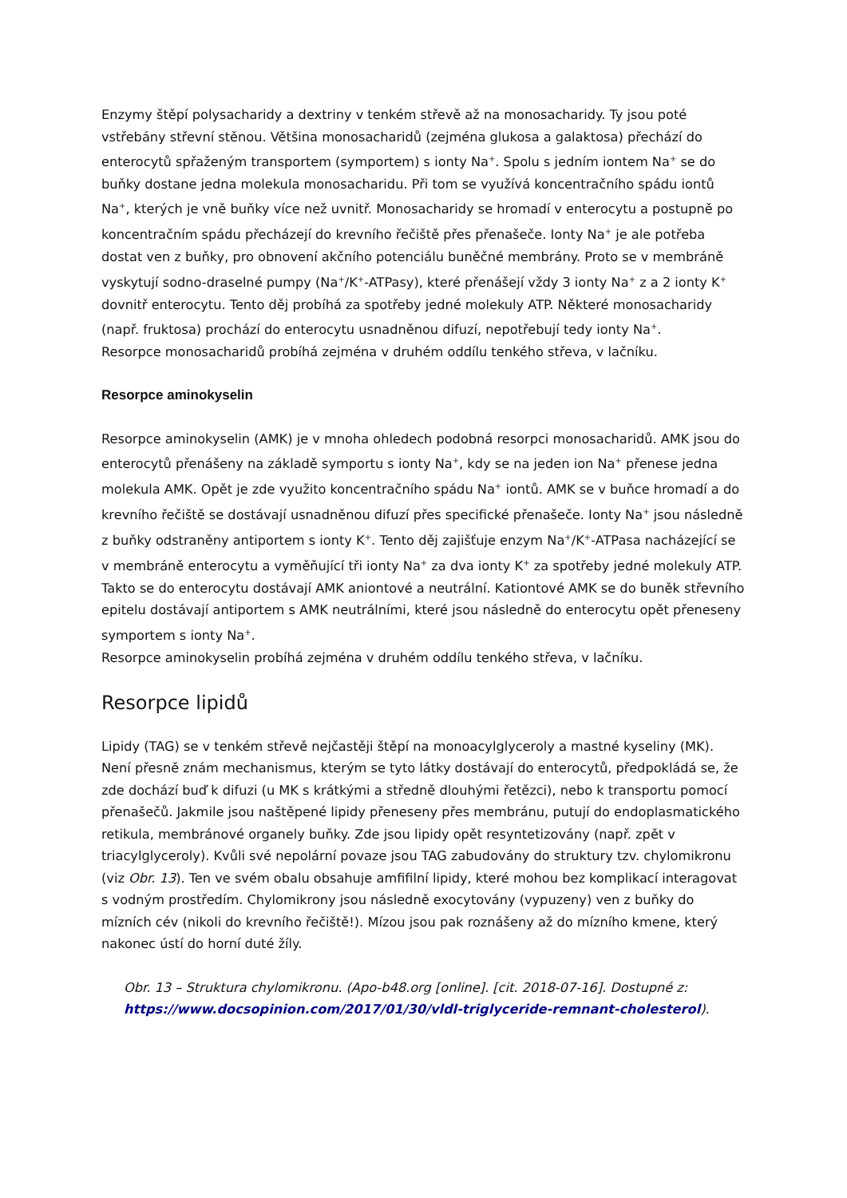Enzymy štěpí polysacharidy a dextriny v tenkém střevě až na monosacharidy. Ty jsou poté vstřebány střevní stěnou. Většina monosacharidů (zejména glukosa a galaktosa) přechází do enterocytů spřaženým transportem (symportem) s ionty Na<sup>+</sup>. Spolu s jedním iontem Na<sup>+</sup> se do buňky dostane jedna molekula monosacharidu. Při tom se využívá koncentračního spádu iontů Na<sup>+</sup>, kterých je vně buňky více než uvnitř. Monosacharidy se hromadí v enterocytu a postupně po koncentračním spádu přecházejí do krevního řečiště přes přenašeče. Ionty Na<sup>+</sup> je ale potřeba dostat ven z buňky, pro obnovení akčního potenciálu buněčné membrány. Proto se v membráně vyskytují sodno-draselné pumpy (Na<sup>+</sup>/K<sup>+</sup>-ATPasy), které přenášejí vždy 3 ionty Na<sup>+</sup> z a 2 ionty K<sup>+</sup> dovnitř enterocytu. Tento děj probíhá za spotřeby jedné molekuly ATP. Některé monosacharidy (např. fruktosa) prochází do enterocytu usnadněnou difuzí, nepotřebují tedy ionty Na<sup>+</sup>.
Resorpce monosacharidů probíhá zejména v druhém oddílu tenkého střeva, v lačníku.
Resorpce aminokyselin
Resorpce aminokyselin (AMK) je v mnoha ohledech podobná resorpci monosacharidů. AMK jsou do enterocytů přenášeny na základě symportu s ionty Na<sup>+</sup>, kdy se na jeden ion Na<sup>+</sup> přenese jedna molekula AMK. Opět je zde využito koncentračního spádu Na<sup>+</sup> iontů. AMK se v buňce hromadí a do krevního řečiště se dostávají usnadněnou difuzí přes specifické přenašeče. Ionty Na<sup>+</sup> jsou následně z buňky odstraněny antiportem s ionty K<sup>+</sup>. Tento děj zajišťuje enzym Na<sup>+</sup>/K<sup>+</sup>-ATPasa nacházející se v membráně enterocytu a vyměňující tři ionty Na<sup>+</sup> za dva ionty K<sup>+</sup> za spotřeby jedné molekuly ATP. Takto se do enterocytu dostávají AMK aniontové a neutrální. Kationtové AMK se do buněk střevního epitelu dostávají antiportem s AMK neutrálními, které jsou následně do enterocytu opět přeneseny symportem s ionty Na<sup>+</sup>.
Resorpce aminokyselin probíhá zejména v druhém oddílu tenkého střeva, v lačníku.
Resorpce lipidů
Lipidy (TAG) se v tenkém střevě nejčastěji štěpí na monoacylglyceroly a mastné kyseliny (MK). Není přesně znám mechanismus, kterým se tyto látky dostávají do enterocytů, předpokládá se, že zde dochází buď k difuzi (u MK s krátkými a středně dlouhými řetězci), nebo k transportu pomocí přenašečů. Jakmile jsou naštěpené lipidy přeneseny přes membránu, putují do endoplasmatického retikula, membránové organely buňky. Zde jsou lipidy opět resyntetizovány (např. zpět v triacylglyceroly). Kvůli své nepolární povaze jsou TAG zabudovány do struktury tzv. chylomikronu (viz Obr. 13). Ten ve svém obalu obsahuje amfifilní lipidy, které mohou bez komplikací interagovat s vodným prostředím. Chylomikrony jsou následně exocytovány (vypuzeny) ven z buňky do mízních cév (nikoli do krevního řečiště!). Mízou jsou pak roznášeny až do mízního kmene, který nakonec ústí do horní duté žíly.
Obr. 13 – Struktura chylomikronu. (Apo-b48.org [online]. [cit. 2018-07-16]. Dostupné z: https://www.docsopinion.com/2017/01/30/vldl-triglyceride-remnant-cholesterol).